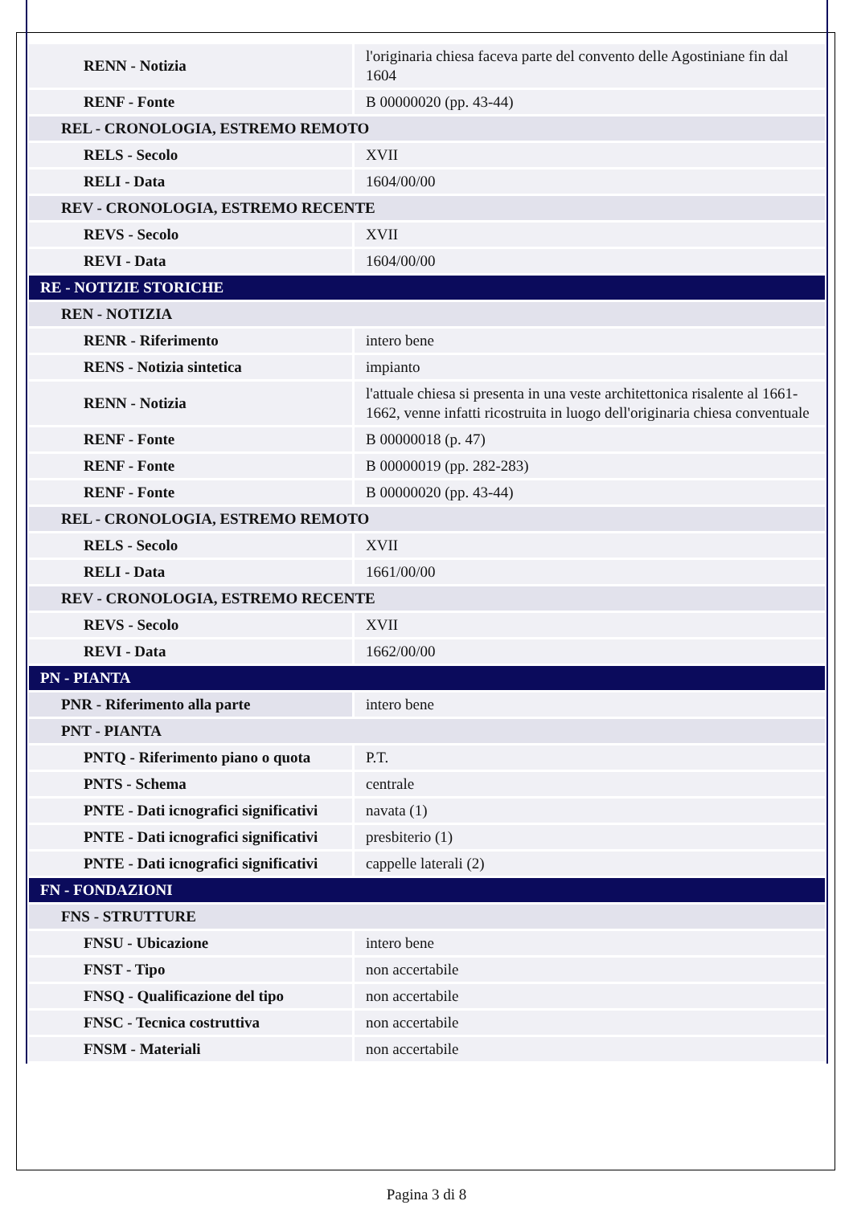| RENN - Notizia | l'originaria chiesa faceva parte del convento delle Agostiniane fin dal 1604 |
| RENF - Fonte | B 00000020 (pp. 43-44) |
| REL - CRONOLOGIA, ESTREMO REMOTO | |
| RELS - Secolo | XVII |
| RELI - Data | 1604/00/00 |
| REV - CRONOLOGIA, ESTREMO RECENTE | |
| REVS - Secolo | XVII |
| REVI - Data | 1604/00/00 |
| RE - NOTIZIE STORICHE | |
| REN - NOTIZIA | |
| RENR - Riferimento | intero bene |
| RENS - Notizia sintetica | impianto |
| RENN - Notizia | l'attuale chiesa si presenta in una veste architettonica risalente al 1661-1662, venne infatti ricostruita in luogo dell'originaria chiesa conventuale |
| RENF - Fonte | B 00000018 (p. 47) |
| RENF - Fonte | B 00000019 (pp. 282-283) |
| RENF - Fonte | B 00000020 (pp. 43-44) |
| REL - CRONOLOGIA, ESTREMO REMOTO | |
| RELS - Secolo | XVII |
| RELI - Data | 1661/00/00 |
| REV - CRONOLOGIA, ESTREMO RECENTE | |
| REVS - Secolo | XVII |
| REVI - Data | 1662/00/00 |
| PN - PIANTA | |
| PNR - Riferimento alla parte | intero bene |
| PNT - PIANTA | |
| PNTQ - Riferimento piano o quota | P.T. |
| PNTS - Schema | centrale |
| PNTE - Dati icnografici significativi | navata (1) |
| PNTE - Dati icnografici significativi | presbiterio (1) |
| PNTE - Dati icnografici significativi | cappelle laterali (2) |
| FN - FONDAZIONI | |
| FNS - STRUTTURE | |
| FNSU - Ubicazione | intero bene |
| FNST - Tipo | non accertabile |
| FNSQ - Qualificazione del tipo | non accertabile |
| FNSC - Tecnica costruttiva | non accertabile |
| FNSM - Materiali | non accertabile |
Pagina 3 di 8